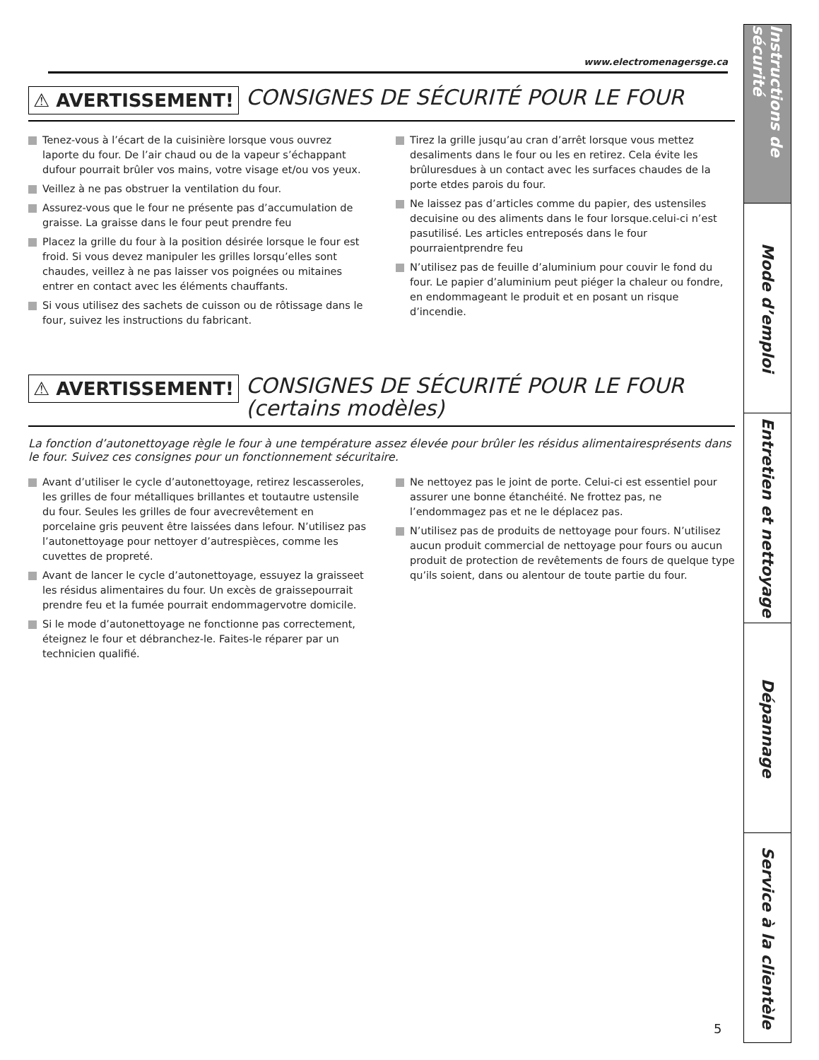www.electromenagersge.ca
⚠ AVERTISSEMENT!
CONSIGNES DE SÉCURITÉ POUR LE FOUR
Tenez-vous à l’écart de la cuisinière lorsque vous ouvrez laporte du four. De l’air chaud ou de la vapeur s’échappant dufour pourrait brûler vos mains, votre visage et/ou vos yeux.
Veillez à ne pas obstruer la ventilation du four.
Assurez-vous que le four ne présente pas d’accumulation de graisse. La graisse dans le four peut prendre feu
Placez la grille du four à la position désirée lorsque le four est froid. Si vous devez manipuler les grilles lorsqu’elles sont chaudes, veillez à ne pas laisser vos poignées ou mitaines entrer en contact avec les éléments chauffants.
Si vous utilisez des sachets de cuisson ou de rôtissage dans le four, suivez les instructions du fabricant.
Tirez la grille jusqu’au cran d’arrêt lorsque vous mettez desaliments dans le four ou les en retirez. Cela évite les brûluresdues à un contact avec les surfaces chaudes de la porte etdes parois du four.
Ne laissez pas d’articles comme du papier, des ustensiles decuisine ou des aliments dans le four lorsque.celui-ci n’est pasutilisé. Les articles entreposés dans le four pourraientprendre feu
N’utilisez pas de feuille d’aluminium pour couvir le fond du four. Le papier d’aluminium peut piéger la chaleur ou fondre, en endommageant le produit et en posant un risque d’incendie.
⚠ AVERTISSEMENT!
CONSIGNES DE SÉCURITÉ POUR LE FOUR
(certains modèles)
La fonction d’autonettoyage règle le four à une température assez élevée pour brûler les résidus alimentairesprésents dans le four. Suivez ces consignes pour un fonctionnement sécuritaire.
Avant d’utiliser le cycle d’autonettoyage, retirez lescasseroles, les grilles de four métalliques brillantes et toutautre ustensile du four. Seules les grilles de four avecrevêtement en porcelaine gris peuvent être laissées dans lefour. N’utilisez pas l’autonettoyage pour nettoyer d’autrespièces, comme les cuvettes de propreté.
Avant de lancer le cycle d’autonettoyage, essuyez la graisseet les résidus alimentaires du four. Un excès de graissepourrait prendre feu et la fumée pourrait endommagervotre domicile.
Si le mode d’autonettoyage ne fonctionne pas correctement, éteignez le four et débranchez-le. Faites-le réparer par un technicien qualifié.
Ne nettoyez pas le joint de porte. Celui-ci est essentiel pour assurer une bonne étanchéité. Ne frottez pas, ne l’endommagez pas et ne le déplacez pas.
N’utilisez pas de produits de nettoyage pour fours. N’utilisez aucun produit commercial de nettoyage pour fours ou aucun produit de protection de revêtements de fours de quelque type qu’ils soient, dans ou alentour de toute partie du four.
Instructions de sécurité
Mode d’emploi
Entretien et nettoyage
Dépannage
Service à la clientèle
5